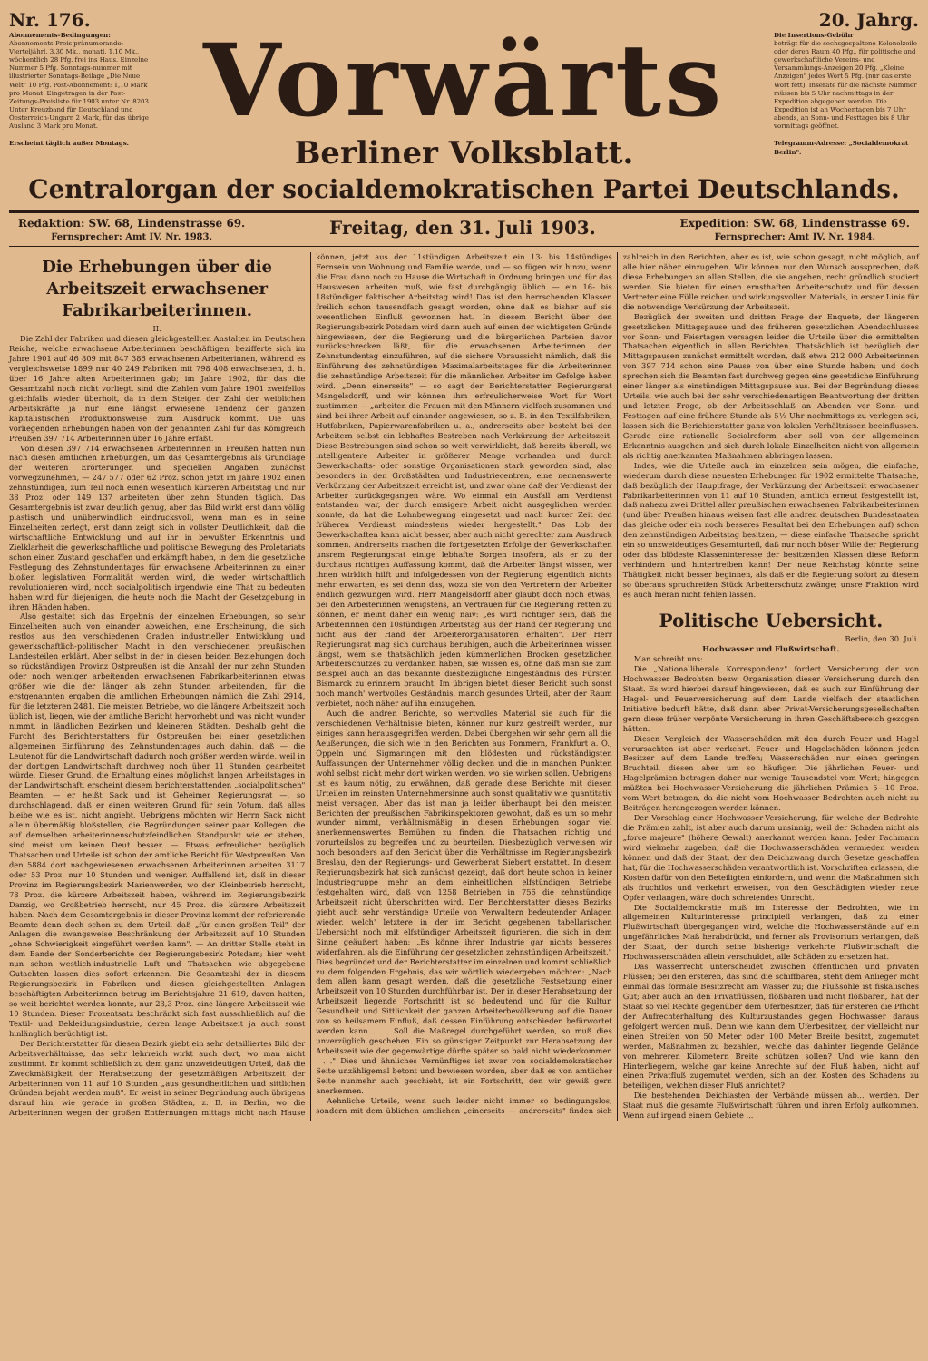Nr. 176. 20. Jahrg.
Abonnements-Bedingungen:
Abonnements-Preis pränumerando: Vierteljährl. 3,30 Mk., monatl. 1,10 Mk., wöchentlich 28 Pfg. frei ins Haus. Einzelne Nummer 5 Pfg. Sonntags-nummer mit illustrierter Sonntags-Beilage „Die Neue Welt" 10 Pfg. Post-Abonnement: 1,10 Mark pro Monat. Eingetragen in der Post-Zeitungs-Preisliste für 1903 unter Nr. 8203. Unter Kreuzband für Deutschland und Oesterreich-Ungarn 2 Mark, für das übrige Ausland 3 Mark pro Monat.
Erscheint täglich außer Montags.
Vorwärts
Berliner Volksblatt.
Die Insertions-Gebühr
beträgt für die sechsgespaltene Kolonelzeile oder deren Raum 40 Pfg., für politische und gewerkschaftliche Vereins- und Versammlungs-Anzeigen 20 Pfg. „Kleine Anzeigen" jedes Wort 5 Pfg. (nur das erste Wort fett). Inserate für die nächste Nummer müssen bis 5 Uhr nachmittags in der Expedition abgegeben werden. Die Expedition ist an Wochentagen bis 7 Uhr abends, an Sonn- und Festtagen bis 8 Uhr vormittags geöffnet.
Telegramm-Adresse: „Socialdemokrat Berlin".
Centralorgan der socialdemokratischen Partei Deutschlands.
Redaktion: SW. 68, Lindenstrasse 69.
Fernsprecher: Amt IV. Nr. 1983.
Freitag, den 31. Juli 1903.
Expedition: SW. 68, Lindenstrasse 69.
Fernsprecher: Amt IV. Nr. 1984.
Die Erhebungen über die Arbeitszeit erwachsener Fabrikarbeiterinnen.
II.
Die Zahl der Fabriken und diesen gleichgestellten Anstalten im Deutschen Reiche, welche erwachsene Arbeiterinnen beschäftigen, bezifferte sich im Jahre 1901 auf 46 809 mit 847 386 erwachsenen Arbeiterinnen, während es vergleichsweise 1899 nur 40 249 Fabriken mit 798 408 erwachsenen, d. h. über 16 Jahre alten Arbeiterinnen gab; im Jahre 1902, für das die Gesamtzahl noch nicht vorliegt, sind die Zahlen vom Jahre 1901 zweifellos gleichfalls wieder überholt, da in dem Steigen der Zahl der weiblichen Arbeitskräfte ja nur eine längst erwiesene Tendenz der ganzen kapitalistischen Produktionsweise zum Ausdruck kommt. Die uns vorliegenden Erhebungen haben von der genannten Zahl für das Königreich Preußen 397 714 Arbeiterinnen über 16 Jahre erfaßt.
Von diesen 397 714 erwachsenen Arbeiterinnen in Preußen hatten nun nach diesen amtlichen Erhebungen, um das Gesamtergebnis als Grundlage der weiteren Erörterungen und speciellen Angaben zunächst vorwegzunehmen, — 247 577 oder 62 Proz. schon jetzt im Jahre 1902 einen zehnstündigen, zum Teil noch einen wesentlich kürzeren Arbeitstag und nur 38 Proz. oder 149 137 arbeiteten über zehn Stunden täglich. Das Gesamtergebnis ist zwar deutlich genug, aber das Bild wirkt erst dann völlig plastisch und unüberwindlich eindrucksvoll, wenn man es in seine Einzelheiten zerlegt, erst dann zeigt sich in vollster Deutlichkeit, daß die wirtschaftliche Entwicklung und auf ihr in bewußter Erkenntnis und Zielklarheit die gewerkschaftliche und politische Bewegung des Proletariats schon einen Zustand geschaffen und erkämpft haben, in dem die gesetzliche Festlegung des Zehnstundentages für erwachsene Arbeiterinnen zu einer bloßen legislativen Formalität werden wird, die weder wirtschaftlich revolutionieren wird, noch socialpolitisch irgendwie eine That zu bedeuten haben wird für diejenigen, die heute noch die Macht der Gesetzgebung in ihren Händen haben.
Also gestaltet sich das Ergebnis der einzelnen Erhebungen, so sehr Einzelheiten auch von einander abweichen, eine Erscheinung, die sich restlos aus den verschiedenen Graden industrieller Entwicklung und gewerkschaftlich-politischer Macht in den verschiedenen preußischen Landesteilen erklärt. Aber selbst in der in diesen beiden Beziehungen doch so rückständigen Provinz Ostpreußen ist die Anzahl der nur zehn Stunden oder noch weniger arbeitenden erwachsenen Fabrikarbeiterinnen etwas größer wie die der länger als zehn Stunden arbeitenden, für die erstgenannten ergaben die amtlichen Erhebungen nämlich die Zahl 2914, für die letzteren 2481. Die meisten Betriebe, wo die längere Arbeitszeit noch üblich ist, liegen, wie der amtliche Bericht hervorhebt und was nicht wunder nimmt, in ländlichen Bezirken und kleineren Städten. Deshalb geht die Furcht des Berichterstatters für Ostpreußen bei einer gesetzlichen allgemeinen Einführung des Zehnstundentages auch dahin, daß — die Leutenot für die Landwirtschaft dadurch noch größer werden würde, weil in der dortigen Landwirtschaft durchweg noch über 11 Stunden gearbeitet würde. Dieser Grund, die Erhaltung eines möglichst langen Arbeitstages in der Landwirtschaft, erscheint diesem berichterstattenden „socialpolitischen" Beamten, — er heißt Sack und ist Geheimer Regierungsrat —, so durchschlagend, daß er einen weiteren Grund für sein Votum, daß alles bleibe wie es ist, nicht angiebt. Uebrigens möchten wir Herrn Sack nicht allein übermäßig bloßstellen, die Begründungen seiner paar Kollegen, die auf demselben arbeiterinnenschutzfeindlichen Standpunkt wie er stehen, sind meist um keinen Deut besser. — Etwas erfreulicher bezüglich Thatsachen und Urteile ist schon der amtliche Bericht für Westpreußen. Von den 5884 dort nachgewiesenen erwachsenen Arbeiterinnen arbeiten 3117 oder 53 Proz. nur 10 Stunden und weniger. Auffallend ist, daß in dieser Provinz im Regierungsbezirk Marienwerder, wo der Kleinbetrieb herrscht, 78 Proz. die kürzere Arbeitszeit haben, während im Regierungsbezirk Danzig, wo Großbetrieb herrscht, nur 45 Proz. die kürzere Arbeitszeit haben. Nach dem Gesamtergebnis in dieser Provinz kommt der referierende Beamte denn doch schon zu dem Urteil, daß „für einen großen Teil" der Anlagen die zwangsweise Beschränkung der Arbeitszeit auf 10 Stunden „ohne Schwierigkeit eingeführt werden kann". — An dritter Stelle steht in dem Bande der Sonderberichte der Regierungsbezirk Potsdam; hier weht nun schon westlich-industrielle Luft und Thatsachen wie abgegebene Gutachten lassen dies sofort erkennen. Die Gesamtzahl der in diesem Regierungsbezirk in Fabriken und diesen gleichgestellten Anlagen beschäftigten Arbeiterinnen betrug im Berichtsjahre 21 619, davon hatten, so weit berichtet werden konnte, nur 23,3 Proz. eine längere Arbeitszeit wie 10 Stunden. Dieser Prozentsatz beschränkt sich fast ausschließlich auf die Textil- und Bekleidungsindustrie, deren lange Arbeitszeit ja auch sonst hinlänglich berüchtigt ist.
Der Berichterstatter für diesen Bezirk giebt ein sehr detailliertes Bild der Arbeitsverhältnisse, das sehr lehrreich wirkt auch dort, wo man nicht zustimmt. Er kommt schließlich zu dem ganz unzweideutigen Urteil, daß die Zweckmäßigkeit der Herabsetzung der gesetzmäßigen Arbeitszeit der Arbeiterinnen von 11 auf 10 Stunden „aus gesundheitlichen und sittlichen Gründen bejaht werden muß". Er weist in seiner Begründung auch übrigens darauf hin, wie gerade in großen Städten, z. B. in Berlin, wo die Arbeiterinnen wegen der großen Entfernungen mittags nicht nach Hause können, jetzt aus der 11stündigen Arbeitszeit ein 13- bis 14stündiges Fernsein von Wohnung und Familie werde, und — so fügen wir hinzu, wenn die Frau dann noch zu Hause die Wirtschaft in Ordnung bringen und für das Hauswesen arbeiten muß, wie fast durchgängig üblich — ein 16- bis 18stündiger faktischer Arbeitstag wird! Das ist den herrschenden Klassen freilich schon tausendfach gesagt worden, ohne daß es bisher auf sie wesentlichen Einfluß gewonnen hat. In diesem Bericht über den Regierungsbezirk Potsdam wird dann auch auf einen der wichtigsten Gründe hingewiesen, der die Regierung und die bürgerlichen Parteien davor zurückschrecken läßt, für die erwachsenen Arbeiterinnen den Zehnstundentag einzuführen, auf die sichere Voraussicht nämlich, daß die Einführung des zehnstündigen Maximalarbeitstages für die Arbeiterinnen die zehnstündige Arbeitszeit für die männlichen Arbeiter im Gefolge haben wird. „Denn einerseits" — so sagt der Berichterstatter Regierungsrat Mangelsdorff, und wir können ihm erfreulicherweise Wort für Wort zustimmen — „arbeiten die Frauen mit den Männern vielfach zusammen und sind bei ihrer Arbeit auf einander angewiesen, so z. B. in den Textilfabriken, Hutfabriken, Papierwarenfabriken u. a., andrerseits aber besteht bei den Arbeitern selbst ein lebhaftes Bestreben nach Verkürzung der Arbeitszeit. Diese Bestrebungen sind schon so weit verwirklicht, daß bereits überall, wo intelligentere Arbeiter in größerer Menge vorhanden und durch Gewerkschafts- oder sonstige Organisationen stark geworden sind, also besonders in den Großstädten und Industriecentren, eine nennenswerte Verkürzung der Arbeitszeit erreicht ist, und zwar ohne daß der Verdienst der Arbeiter zurückgegangen wäre. Wo einmal ein Ausfall am Verdienst entstanden war, der durch emsigere Arbeit nicht ausgeglichen werden konnte, da hat die Lohnbewegung eingesetzt und nach kurzer Zeit den früheren Verdienst mindestens wieder hergestellt." Das Lob der Gewerkschaften kann nicht besser, aber auch nicht gerechter zum Ausdruck kommen. Andrerseits machen die fortgesetzten Erfolge der Gewerkschaften unsrem Regierungsrat einige lebhafte Sorgen insofern, als er zu der durchaus richtigen Auffassung kommt, daß die Arbeiter längst wissen, wer ihnen wirklich hilft und infolgedessen von der Regierung eigentlich nichts mehr erwarten, es sei denn das, wozu sie von den Vertretern der Arbeiter endlich gezwungen wird. Herr Mangelsdorff aber glaubt doch noch etwas, bei den Arbeiterinnen wenigstens, an Vertrauen für die Regierung retten zu können, er meint daher ein wenig naiv: „es wird richtiger sein, daß die Arbeiterinnen den 10stündigen Arbeitstag aus der Hand der Regierung und nicht aus der Hand der Arbeiterorganisatoren erhalten". Der Herr Regierungsrat mag sich durchaus beruhigen, auch die Arbeiterinnen wissen längst, wem sie thatsächlich jeden kümmerlichen Brocken gesetzlichen Arbeiterschutzes zu verdanken haben, sie wissen es, ohne daß man sie zum Beispiel auch an das bekannte diesbezügliche Eingeständnis des Fürsten Bismarck zu erinnern braucht. Im übrigen bietet dieser Bericht auch sonst noch manch' wertvolles Geständnis, manch gesundes Urteil, aber der Raum verbietet, noch näher auf ihn einzugehen.
Auch die andren Berichte, so wertvolles Material sie auch für die verschiedenen Verhältnisse bieten, können nur kurz gestreift werden, nur einiges kann herausgegriffen werden. Dabei übergehen wir sehr gern all die Aeußerungen, die sich wie in den Berichten aus Pommern, Frankfurt a. O., Oppeln und Sigmaringen mit den blödesten und rückständigsten Auffassungen der Unternehmer völlig decken und die in manchen Punkten wohl selbst nicht mehr dort wirken werden, wo sie wirken sollen. Uebrigens ist es kaum nötig, zu erwähnen, daß gerade diese Berichte mit diesen Urteilen im reinsten Unternehmersinne auch sonst qualitativ wie quantitativ meist versagen. Aber das ist man ja leider überhaupt bei den meisten Berichten der preußischen Fabrikinspektoren gewohnt, daß es um so mehr wunder nimmt, verhältnismäßig in diesen Erhebungen sogar viel anerkennenswertes Bemühen zu finden, die Thatsachen richtig und vorurteilslos zu begreifen und zu beurteilen. Diesbezüglich verweisen wir noch besonders auf den Bericht über die Verhältnisse im Regierungsbezirk Breslau, den der Regierungs- und Gewerberat Siebert erstattet. In diesem Regierungsbezirk hat sich zunächst gezeigt, daß dort heute schon in keiner Industriegruppe mehr an dem einheitlichen elfstündigen Betriebe festgehalten wird, daß von 1258 Betrieben in 756 die zehnstündige Arbeitszeit nicht überschritten wird. Der Berichterstatter dieses Bezirks giebt auch sehr verständige Urteile von Verwaltern bedeutender Anlagen wieder, welch' letztere in der im Bericht gegebenen tabellarischen Uebersicht noch mit elfstündiger Arbeitszeit figurieren, die sich in dem Sinne geäußert haben: „Es könne ihrer Industrie gar nichts besseres widerfahren, als die Einführung der gesetzlichen zehnstündigen Arbeitszeit." Dies begründet und der Berichterstatter im einzelnen und kommt schließlich zu dem folgenden Ergebnis, das wir wörtlich wiedergeben möchten: „Nach dem allen kann gesagt werden, daß die gesetzliche Festsetzung einer Arbeitszeit von 10 Stunden durchführbar ist. Der in dieser Herabsetzung der Arbeitszeit liegende Fortschritt ist so bedeutend und für die Kultur, Gesundheit und Sittlichkeit der ganzen Arbeiterbevölkerung auf die Dauer von so heilsamem Einfluß, daß dessen Einführung entschieden befürwortet werden kann . . . Soll die Maßregel durchgeführt werden, so muß dies unverzüglich geschehen. Ein so günstiger Zeitpunkt zur Herabsetzung der Arbeitszeit wie der gegenwärtige dürfte später so bald nicht wiederkommen . . ." Dies und ähnliches Vernünftiges ist zwar von socialdemokratischer Seite unzähligemal betont und bewiesen worden, aber daß es von amtlicher Seite nunmehr auch geschieht, ist ein Fortschritt, den wir gewiß gern anerkennen.
Aehnliche Urteile, wenn auch leider nicht immer so bedingungslos, sondern mit dem üblichen amtlichen „einerseits — andrerseits" finden sich zahlreich in den Berichten, aber es ist, wie schon gesagt, nicht möglich, auf alle hier näher einzugehen. Wir können nur den Wunsch aussprechen, daß diese Erhebungen an allen Stellen, die sie angehen, recht gründlich studiert werden. Sie bieten für einen ernsthaften Arbeiterschutz und für dessen Vertreter eine Fülle reichen und wirkungsvollen Materials, in erster Linie für die notwendige Verkürzung der Arbeitszeit.
Bezüglich der zweiten und dritten Frage der Enquete, der längeren gesetzlichen Mittagspause und des früheren gesetzlichen Abendschlusses vor Sonn- und Feiertagen versagen leider die Urteile über die ermittelten Thatsachen eigentlich in allen Berichten. Thatsächlich ist bezüglich der Mittagspausen zunächst ermittelt worden, daß etwa 212 000 Arbeiterinnen von 397 714 schon eine Pause von über eine Stunde haben; und doch sprechen sich die Beamten fast durchweg gegen eine gesetzliche Einführung einer länger als einstündigen Mittagspause aus. Bei der Begründung dieses Urteils, wie auch bei der sehr verschiedenartigen Beantwortung der dritten und letzten Frage, ob der Arbeitsschluß an Abenden vor Sonn- und Festtagen auf eine frühere Stunde als 5½ Uhr nachmittags zu verlegen sei, lassen sich die Berichterstatter ganz von lokalen Verhältnissen beeinflussen. Gerade eine rationelle Socialreform aber soll von der allgemeinen Erkenntnis ausgehen und sich durch lokale Einzelheiten nicht von allgemein als richtig anerkannten Maßnahmen abbringen lassen.
Indes, wie die Urteile auch im einzelnen sein mögen, die einfache, wiederum durch diese neuesten Erhebungen für 1902 ermittelte Thatsache, daß bezüglich der Hauptfrage, der Verkürzung der Arbeitszeit erwachsener Fabrikarbeiterinnen von 11 auf 10 Stunden, amtlich erneut festgestellt ist, daß nahezu zwei Drittel aller preußischen erwachsenen Fabrikarbeiterinnen (und über Preußen hinaus weisen fast alle andren deutschen Bundesstaaten das gleiche oder ein noch besseres Resultat bei den Erhebungen auf) schon den zehnstündigen Arbeitstag besitzen, — diese einfache Thatsache spricht ein so unzweideutiges Gesamturteil, daß nur noch böser Wille der Regierung oder das blödeste Klasseninteresse der besitzenden Klassen diese Reform verhindern und hintertreiben kann! Der neue Reichstag könnte seine Thätigkeit nicht besser beginnen, als daß er die Regierung sofort zu diesem so überaus spruchreifen Stück Arbeiterschutz zwänge; unsre Fraktion wird es auch hieran nicht fehlen lassen.
Politische Uebersicht.
Berlin, den 30. Juli.
Hochwasser und Flußwirtschaft.
Man schreibt uns:
Die „Nationalliberale Korrespondenz" fordert Versicherung der von Hochwasser Bedrohten bezw. Organisation dieser Versicherung durch den Staat. Es wird hierbei darauf hingewiesen, daß es auch zur Einführung der Hagel- und Feuerversicherung auf dem Lande vielfach der staatlichen Initiative bedurft hätte, daß dann aber Privat-Versicherungsgesellschaften gern diese früher verpönte Versicherung in ihren Geschäftsbereich gezogen hätten.
Diesen Vergleich der Wasserschäden mit den durch Feuer und Hagel verursachten ist aber verkehrt. Feuer- und Hagelschäden können jeden Besitzer auf dem Lande treffen; Wasserschäden nur einen geringen Bruchteil, diesen aber um so häufiger. Die jährlichen Feuer- und Hagelprämien betragen daher nur wenige Tausendstel vom Wert; hingegen müßten bei Hochwasser-Versicherung die jährlichen Prämien 5—10 Proz. vom Wert betragen, da die nicht vom Hochwasser Bedrohten auch nicht zu Beiträgen herangezogen werden können.
Der Vorschlag einer Hochwasser-Versicherung, für welche der Bedrohte die Prämien zahlt, ist aber auch darum unsinnig, weil der Schaden nicht als „force majeure" (höhere Gewalt) anerkannt werden kann. Jeder Fachmann wird vielmehr zugeben, daß die Hochwasserschäden vermieden werden können und daß der Staat, der den Deichzwang durch Gesetze geschaffen hat, für die Hochwasserschäden verantwortlich ist. Vorschriften erlassen, die Kosten dafür von den Beteiligten einfordern, und wenn die Maßnahmen sich als fruchtlos und verkehrt erweisen, von den Geschädigten wieder neue Opfer verlangen, wäre doch schreiendes Unrecht.
Die Socialdemokratie muß im Interesse der Bedrohten, wie im allgemeinen Kulturinteresse principiell verlangen, daß zu einer Flußwirtschaft übergegangen wird, welche die Hochwasserstände auf ein ungefährliches Maß herabdrückt, und ferner als Provisorium verlangen, daß der Staat, der durch seine bisherige verkehrte Flußwirtschaft die Hochwasserschäden allein verschuldet, alle Schäden zu ersetzen hat.
Das Wasserrecht unterscheidet zwischen öffentlichen und privaten Flüssen; bei den ersteren, das sind die schiffbaren, steht dem Anlieger nicht einmal das formale Besitzrecht am Wasser zu; die Flußsohle ist fiskalisches Gut; aber auch an den Privatflüssen, flößbaren und nicht flößbaren, hat der Staat so viel Rechte gegenüber dem Uferbesitzer, daß für ersteren die Pflicht der Aufrechterhaltung des Kulturzustandes gegen Hochwasser daraus gefolgert werden muß. Denn wie kann dem Uferbesitzer, der vielleicht nur einen Streifen von 50 Meter oder 100 Meter Breite besitzt, zugemutet werden, Maßnahmen zu bezahlen, welche das dahinter liegende Gelände von mehreren Kilometern Breite schützen sollen? Und wie kann den Hinterliegern, welche gar keine Anrechte auf den Fluß haben, nicht auf einen Privatfluß zugemutet werden, sich an den Kosten des Schadens zu beteiligen, welchen dieser Fluß anrichtet?
Die bestehenden Deichlasten der Verbände müssen ab... werden. Der Staat muß die gesamte Flußwirtschaft führen und ihren Erfolg aufkommen. Wenn auf irgend einem Gebiete ...